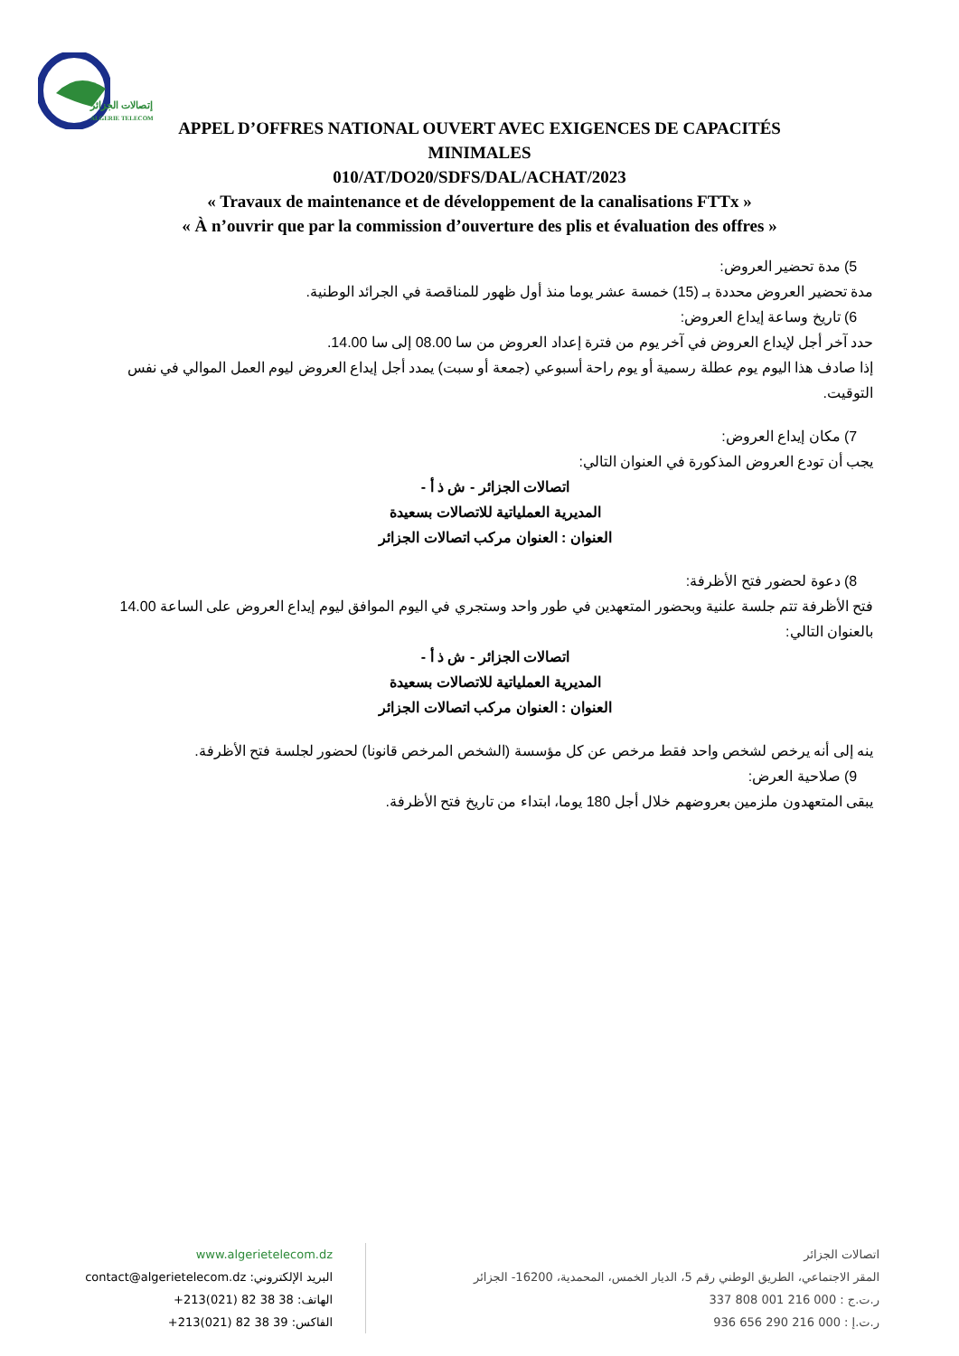إتصالات الجزائر
ALGERIE TELECOM
APPEL D’OFFRES NATIONAL OUVERT AVEC EXIGENCES DE CAPACITÉS
MINIMALES
010/AT/DO20/SDFS/DAL/ACHAT/2023
« Travaux de maintenance et de développement de la canalisations FTTx »
« À n’ouvrir que par la commission d’ouverture des plis et évaluation des offres »
5) مدة تحضير العروض:
مدة تحضير العروض محددة بـ (15) خمسة عشر يوما منذ أول ظهور للمناقصة في الجرائد الوطنية.
6) تاريخ وساعة إيداع العروض:
حدد آخر أجل لإيداع العروض في آخر يوم من فترة إعداد العروض من سا 08.00 إلى سا 14.00.
إذا صادف هذا اليوم يوم عطلة رسمية أو يوم راحة أسبوعي (جمعة أو سبت) يمدد أجل إيداع العروض ليوم العمل الموالي في نفس التوقيت.
7) مكان إيداع العروض:
يجب أن تودع العروض المذكورة في العنوان التالي:
اتصالات الجزائر - ش ذ أ -
المديرية العملياتية للاتصالات بسعيدة
العنوان : العنوان مركب اتصالات الجزائر
8) دعوة لحضور فتح الأظرفة:
فتح الأظرفة تتم جلسة علنية وبحضور المتعهدين في طور واحد وستجري في اليوم الموافق ليوم إيداع العروض على الساعة 14.00 بالعنوان التالي:
اتصالات الجزائر - ش ذ أ -
المديرية العملياتية للاتصالات بسعيدة
العنوان : العنوان مركب اتصالات الجزائر
ينه إلى أنه يرخص لشخص واحد فقط مرخص عن كل مؤسسة (الشخص المرخص قانونا) لحضور لجلسة فتح الأظرفة.
9) صلاحية العرض:
يبقى المتعهدون ملزمين بعروضهم خلال أجل 180 يوما، ابتداء من تاريخ فتح الأظرفة.
www.algerietelecom.dz
البريد الإلكتروني: contact@algerietelecom.dz
الهاتف: 38 38 82 (021)213+
الفاكس: 39 38 82 (021)213+
اتصالات الجزائر
المقر الاجتماعي، الطريق الوطني رقم 5، الديار الخمس، المحمدية، 16200- الجزائر
ر.ت.ج : 000 216 001 808 337
ر.ت.إ : 000 216 290 656 936